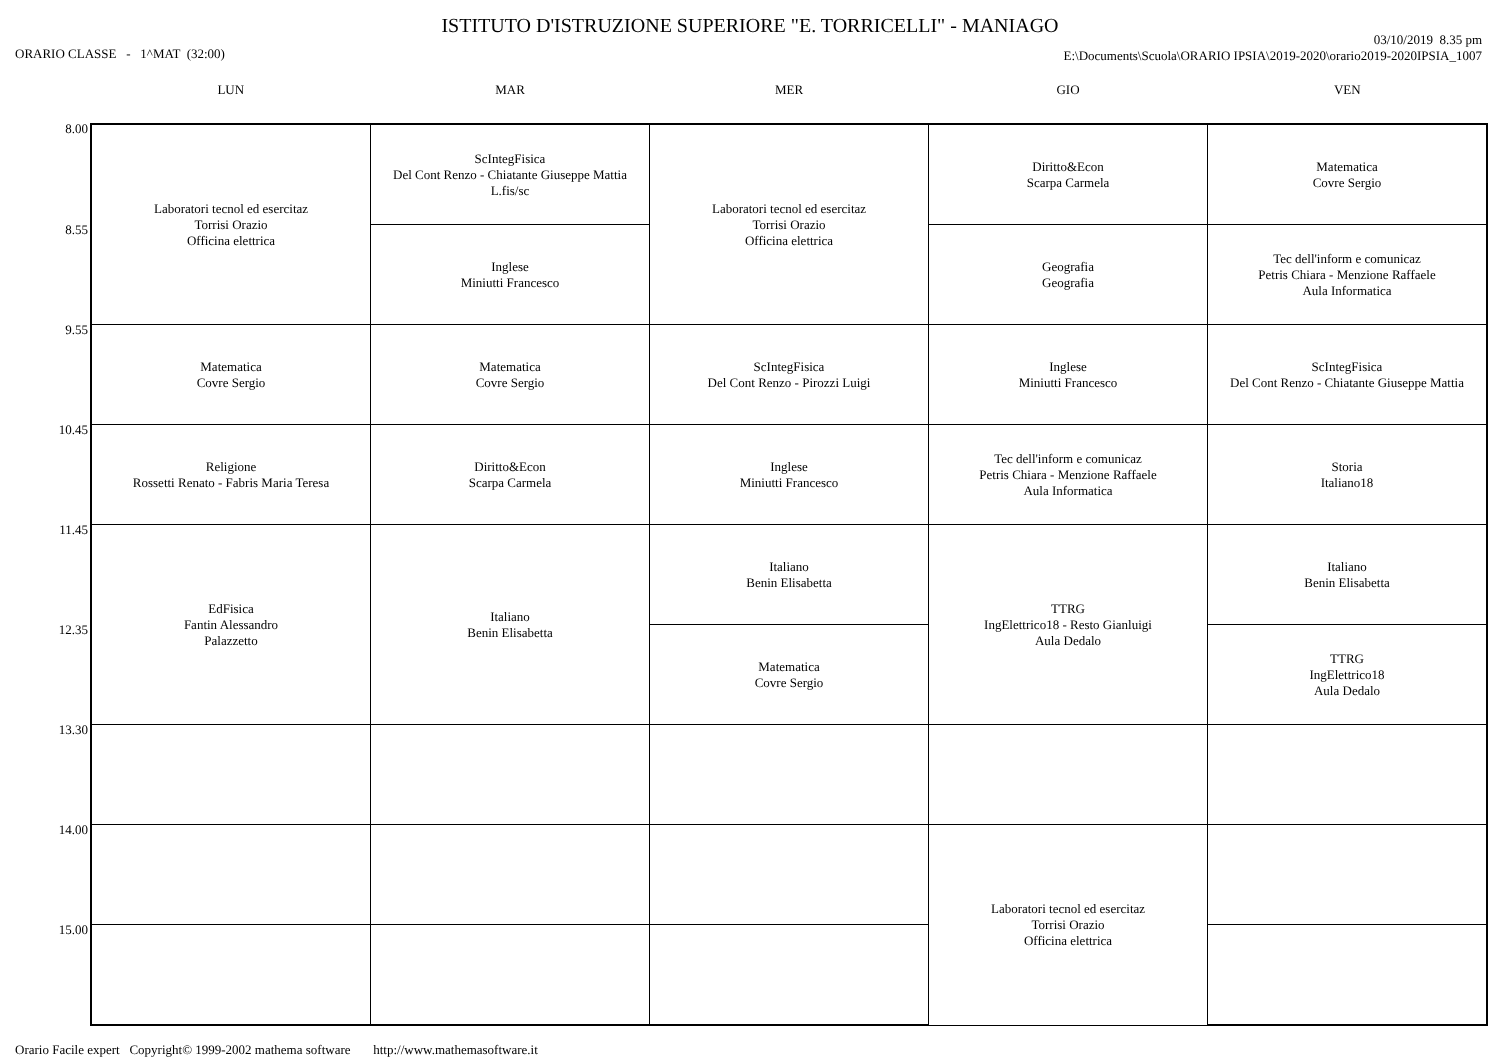ISTITUTO D'ISTRUZIONE SUPERIORE "E. TORRICELLI" - MANIAGO
ORARIO CLASSE - 1^MAT (32:00)
03/10/2019 8.35 pm
E:\Documents\Scuola\ORARIO IPSIA\2019-2020\orario2019-2020IPSIA_1007
| | LUN | MAR | MER | GIO | VEN |
| --- | --- | --- | --- | --- | --- |
| 8.00 | Laboratori tecnol ed esercitaz Torrisi Orazio Officina elettrica | ScIntegFisica Del Cont Renzo - Chiatante Giuseppe Mattia L.fis/sc | Laboratori tecnol ed esercitaz Torrisi Orazio Officina elettrica | Diritto&Econ Scarpa Carmela | Matematica Covre Sergio |
| 8.55 | | Inglese Miniutti Francesco | | Geografia Geografia | Tec dell'inform e comunicaz Petris Chiara - Menzione Raffaele Aula Informatica |
| 9.55 | Matematica Covre Sergio | Matematica Covre Sergio | ScIntegFisica Del Cont Renzo - Pirozzi Luigi | Inglese Miniutti Francesco | ScIntegFisica Del Cont Renzo - Chiatante Giuseppe Mattia |
| 10.45 | Religione Rossetti Renato - Fabris Maria Teresa | Diritto&Econ Scarpa Carmela | Inglese Miniutti Francesco | Tec dell'inform e comunicaz Petris Chiara - Menzione Raffaele Aula Informatica | Storia Italiano18 |
| 11.45 | EdFisica Fantin Alessandro Palazzetto | Italiano Benin Elisabetta | Italiano Benin Elisabetta | TTRG IngElettrico18 - Resto Gianluigi Aula Dedalo | Italiano Benin Elisabetta |
| 12.35 | | | Matematica Covre Sergio | | TTRG IngElettrico18 Aula Dedalo |
| 13.30 | | | | | |
| 14.00 | | | | Laboratori tecnol ed esercitaz Torrisi Orazio Officina elettrica | |
| 15.00 | | | | | |
Orario Facile expert Copyright© 1999-2002 mathema software http://www.mathemasoftware.it